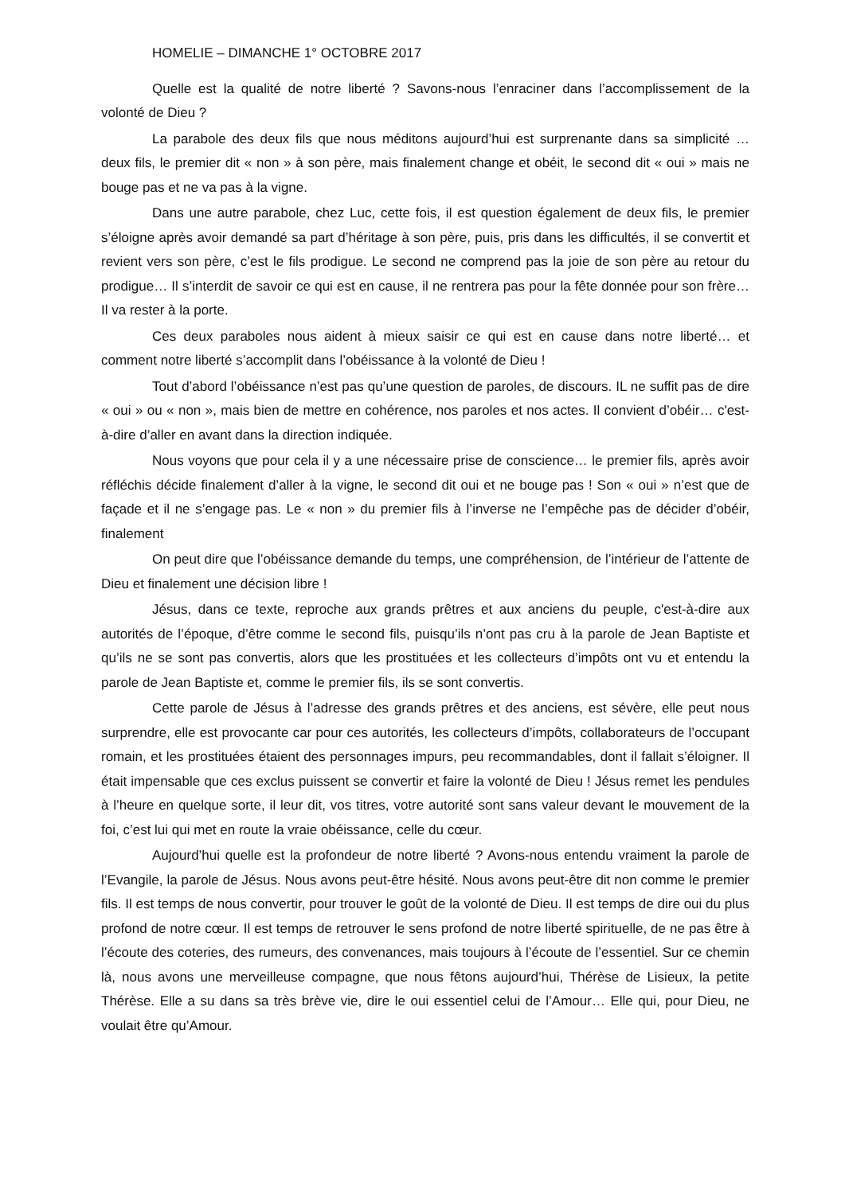HOMELIE – DIMANCHE 1° OCTOBRE 2017
Quelle est la qualité de notre liberté ? Savons-nous l’enraciner dans l’accomplissement de la volonté de Dieu ?
La parabole des deux fils que nous méditons aujourd’hui est surprenante dans sa simplicité … deux fils, le premier dit « non » à son père, mais finalement change et obéit, le second dit « oui » mais ne bouge pas et ne va pas à la vigne.
Dans une autre parabole, chez Luc, cette fois, il est question également de deux fils, le premier s’éloigne après avoir demandé sa part d’héritage à son père, puis, pris dans les difficultés, il se convertit et revient vers son père, c’est le fils prodigue. Le second ne comprend pas la joie de son père au retour du prodigue… Il s’interdit de savoir ce qui est en cause, il ne rentrera pas pour la fête donnée pour son frère… Il va rester à la porte.
Ces deux paraboles nous aident à mieux saisir ce qui est en cause dans notre liberté… et comment notre liberté s’accomplit dans l’obéissance à la volonté de Dieu !
Tout d’abord l’obéissance n’est pas qu’une question de paroles, de discours. IL ne suffit pas de dire « oui » ou « non », mais bien de mettre en cohérence, nos paroles et nos actes. Il convient d’obéir… c'est-à-dire d’aller en avant dans la direction indiquée.
Nous voyons que pour cela il y a une nécessaire prise de conscience… le premier fils, après avoir réfléchis décide finalement d’aller à la vigne, le second dit oui et ne bouge pas ! Son « oui » n’est que de façade et il ne s’engage pas. Le « non » du premier fils à l’inverse ne l’empêche pas de décider d’obéir, finalement
On peut dire que l’obéissance demande du temps, une compréhension, de l’intérieur de l’attente de Dieu et finalement une décision libre !
Jésus, dans ce texte, reproche aux grands prêtres et aux anciens du peuple, c'est-à-dire aux autorités de l’époque, d’être comme le second fils, puisqu’ils n’ont pas cru à la parole de Jean Baptiste et qu’ils ne se sont pas convertis, alors que les prostituées et les collecteurs d’impôts ont vu et entendu la parole de Jean Baptiste et, comme le premier fils, ils se sont convertis.
Cette parole de Jésus à l’adresse des grands prêtres et des anciens, est sévère, elle peut nous surprendre, elle est provocante car pour ces autorités, les collecteurs d’impôts, collaborateurs de l’occupant romain, et les prostituées étaient des personnages impurs, peu recommandables, dont il fallait s’éloigner. Il était impensable que ces exclus puissent se convertir et faire la volonté de Dieu ! Jésus remet les pendules à l’heure en quelque sorte, il leur dit, vos titres, votre autorité sont sans valeur devant le mouvement de la foi, c’est lui qui met en route la vraie obéissance, celle du cœur.
Aujourd’hui quelle est la profondeur de notre liberté ? Avons-nous entendu vraiment la parole de l’Evangile, la parole de Jésus. Nous avons peut-être hésité. Nous avons peut-être dit non comme le premier fils. Il est temps de nous convertir, pour trouver le goût de la volonté de Dieu. Il est temps de dire oui du plus profond de notre cœur. Il est temps de retrouver le sens profond de notre liberté spirituelle, de ne pas être à l’écoute des coteries, des rumeurs, des convenances, mais toujours à l’écoute de l’essentiel. Sur ce chemin là, nous avons une merveilleuse compagne, que nous fêtons aujourd’hui, Thérèse de Lisieux, la petite Thérèse. Elle a su dans sa très brève vie, dire le oui essentiel celui de l’Amour… Elle qui, pour Dieu, ne voulait être qu’Amour.